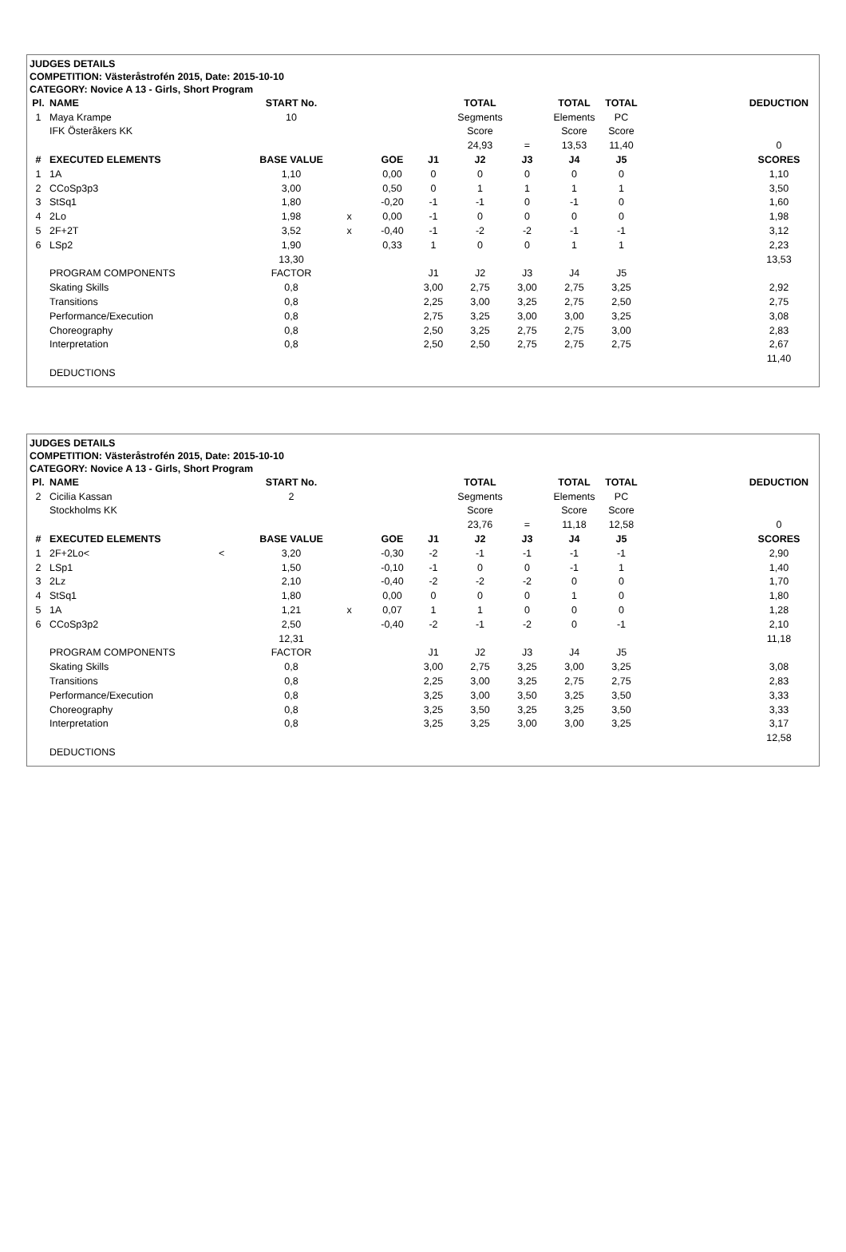| JUDGES DETAILS | | | | | | | | | | | | | |
| COMPETITION: Västeråstrofén 2015, Date: 2015-10-10 | | | | | | | | | | | | | |
| CATEGORY: Novice A 13 - Girls, Short Program | | | | | | | | | | | | | |
| Pl. | NAME | | START No. | | | | TOTAL | | TOTAL | TOTAL | | DEDUCTION | |
| 1 | Maya Krampe | | 10 | | | | Segments | | Elements | PC | | | |
| | IFK Österåkers KK | | | | | | Score | | Score | Score | | | |
| | | | | | | | 24,93 | = | 13,53 | 11,40 | | 0 | |
| # | EXECUTED ELEMENTS | | BASE VALUE | | GOE | J1 | J2 | J3 | J4 | J5 | | SCORES | |
| 1 | 1A | | 1,10 | | 0,00 | 0 | 0 | 0 | 0 | 0 | | 1,10 | |
| 2 | CCoSp3p3 | | 3,00 | | 0,50 | 0 | 1 | 1 | 1 | 1 | | 3,50 | |
| 3 | StSq1 | | 1,80 | | -0,20 | -1 | -1 | 0 | -1 | 0 | | 1,60 | |
| 4 | 2Lo | | 1,98 | x | 0,00 | -1 | 0 | 0 | 0 | 0 | | 1,98 | |
| 5 | 2F+2T | | 3,52 | x | -0,40 | -1 | -2 | -2 | -1 | -1 | | 3,12 | |
| 6 | LSp2 | | 1,90 | | 0,33 | 1 | 0 | 0 | 1 | 1 | | 2,23 | |
| | | | 13,30 | | | | | | | | | 13,53 | |
| | PROGRAM COMPONENTS | | FACTOR | | | J1 | J2 | J3 | J4 | J5 | | | |
| | Skating Skills | | 0,8 | | | 3,00 | 2,75 | 3,00 | 2,75 | 3,25 | | 2,92 | |
| | Transitions | | 0,8 | | | 2,25 | 3,00 | 3,25 | 2,75 | 2,50 | | 2,75 | |
| | Performance/Execution | | 0,8 | | | 2,75 | 3,25 | 3,00 | 3,00 | 3,25 | | 3,08 | |
| | Choreography | | 0,8 | | | 2,50 | 3,25 | 2,75 | 2,75 | 3,00 | | 2,83 | |
| | Interpretation | | 0,8 | | | 2,50 | 2,50 | 2,75 | 2,75 | 2,75 | | 2,67 | |
| | | | | | | | | | | | | 11,40 | |
| | DEDUCTIONS | | | | | | | | | | | | |
| JUDGES DETAILS | | | | | | | | | | | | | |
| COMPETITION: Västeråstrofén 2015, Date: 2015-10-10 | | | | | | | | | | | | | |
| CATEGORY: Novice A 13 - Girls, Short Program | | | | | | | | | | | | | |
| Pl. | NAME | | START No. | | | | TOTAL | | TOTAL | TOTAL | | DEDUCTION | |
| 2 | Cicilia Kassan | | 2 | | | | Segments | | Elements | PC | | | |
| | Stockholms KK | | | | | | Score | | Score | Score | | | |
| | | | | | | | 23,76 | = | 11,18 | 12,58 | | 0 | |
| # | EXECUTED ELEMENTS | | BASE VALUE | | GOE | J1 | J2 | J3 | J4 | J5 | | SCORES | |
| 1 | 2F+2Lo< | < | 3,20 | | -0,30 | -2 | -1 | -1 | -1 | -1 | | 2,90 | |
| 2 | LSp1 | | 1,50 | | -0,10 | -1 | 0 | 0 | -1 | 1 | | 1,40 | |
| 3 | 2Lz | | 2,10 | | -0,40 | -2 | -2 | -2 | 0 | 0 | | 1,70 | |
| 4 | StSq1 | | 1,80 | | 0,00 | 0 | 0 | 0 | 1 | 0 | | 1,80 | |
| 5 | 1A | | 1,21 | x | 0,07 | 1 | 1 | 0 | 0 | 0 | | 1,28 | |
| 6 | CCoSp3p2 | | 2,50 | | -0,40 | -2 | -1 | -2 | 0 | -1 | | 2,10 | |
| | | | 12,31 | | | | | | | | | 11,18 | |
| | PROGRAM COMPONENTS | | FACTOR | | | J1 | J2 | J3 | J4 | J5 | | | |
| | Skating Skills | | 0,8 | | | 3,00 | 2,75 | 3,25 | 3,00 | 3,25 | | 3,08 | |
| | Transitions | | 0,8 | | | 2,25 | 3,00 | 3,25 | 2,75 | 2,75 | | 2,83 | |
| | Performance/Execution | | 0,8 | | | 3,25 | 3,00 | 3,50 | 3,25 | 3,50 | | 3,33 | |
| | Choreography | | 0,8 | | | 3,25 | 3,50 | 3,25 | 3,25 | 3,50 | | 3,33 | |
| | Interpretation | | 0,8 | | | 3,25 | 3,25 | 3,00 | 3,00 | 3,25 | | 3,17 | |
| | | | | | | | | | | | | 12,58 | |
| | DEDUCTIONS | | | | | | | | | | | | |